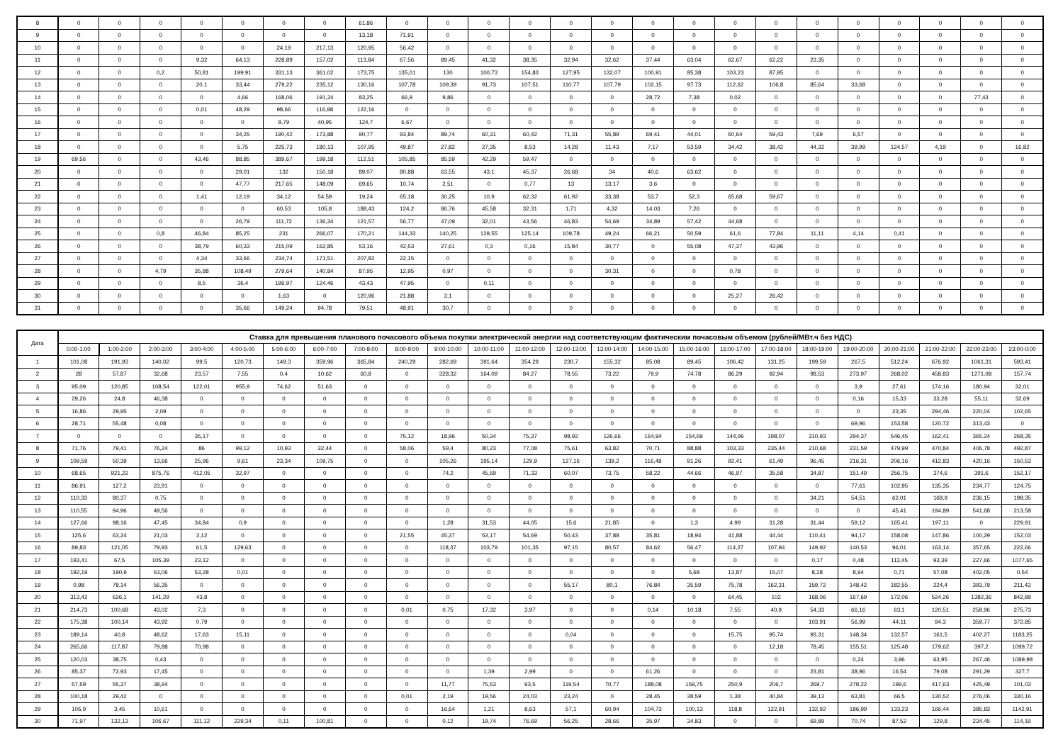| 8 | 0 | 0 | 0 | 0 | 0 | 0 | 0 | 61,86 | 0 | 0 | 0 | 0 | 0 | 0 | 0 | 0 | 0 | 0 | 0 | 0 | 0 | 0 | 0 | 0 |
| 9 | 0 | 0 | 0 | 0 | 0 | 0 | 0 | 13,18 | 71,91 | 0 | 0 | 0 | 0 | 0 | 0 | 0 | 0 | 0 | 0 | 0 | 0 | 0 | 0 | 0 |
| 10 | 0 | 0 | 0 | 0 | 0 | 24,19 | 217,13 | 120,95 | 56,42 | 0 | 0 | 0 | 0 | 0 | 0 | 0 | 0 | 0 | 0 | 0 | 0 | 0 | 0 | 0 |
| 11 | 0 | 0 | 0 | 9,32 | 64,13 | 228,89 | 157,02 | 113,84 | 67,56 | 89,45 | 41,32 | 38,35 | 32,94 | 32,62 | 37,44 | 63,04 | 62,67 | 62,22 | 23,35 | 0 | 0 | 0 | 0 | 0 |
| 12 | 0 | 0 | 0,2 | 50,81 | 199,91 | 331,13 | 361,02 | 173,75 | 135,01 | 130 | 100,73 | 154,83 | 127,95 | 132,07 | 100,91 | 85,38 | 103,23 | 87,95 | 0 | 0 | 0 | 0 | 0 | 0 |
| 13 | 0 | 0 | 0 | 20,1 | 33,44 | 279,22 | 235,12 | 130,16 | 107,78 | 109,39 | 91,73 | 107,51 | 110,77 | 107,79 | 102,15 | 97,73 | 112,62 | 106,8 | 85,64 | 33,68 | 0 | 0 | 0 | 0 |
| 14 | 0 | 0 | 0 | 0 | 4,66 | 168,06 | 191,24 | 83,25 | 66,9 | 9,86 | 0 | 0 | 0 | 0 | 28,72 | 7,38 | 0,02 | 0 | 0 | 0 | 0 | 0 | 77,43 | 0 |
| 15 | 0 | 0 | 0 | 0,01 | 48,29 | 98,66 | 116,98 | 122,16 | 0 | 0 | 0 | 0 | 0 | 0 | 0 | 0 | 0 | 0 | 0 | 0 | 0 | 0 | 0 | 0 |
| 16 | 0 | 0 | 0 | 0 | 0 | 8,79 | 40,95 | 124,7 | 6,67 | 0 | 0 | 0 | 0 | 0 | 0 | 0 | 0 | 0 | 0 | 0 | 0 | 0 | 0 | 0 |
| 17 | 0 | 0 | 0 | 0 | 34,25 | 190,42 | 173,88 | 90,77 | 93,84 | 89,74 | 60,31 | 60,42 | 71,31 | 55,89 | 69,41 | 44,01 | 60,64 | 59,43 | 7,69 | 6,57 | 0 | 0 | 0 | 0 |
| 18 | 0 | 0 | 0 | 0 | 5,75 | 225,73 | 180,13 | 107,95 | 49,87 | 27,82 | 27,35 | 8,53 | 14,28 | 11,43 | 7,17 | 53,59 | 34,42 | 38,42 | 44,32 | 39,99 | 124,57 | 4,19 | 0 | 16,82 |
| 19 | 69,56 | 0 | 0 | 43,46 | 88,85 | 389,67 | 199,18 | 112,51 | 105,85 | 85,59 | 42,29 | 59,47 | 0 | 0 | 0 | 0 | 0 | 0 | 0 | 0 | 0 | 0 | 0 | 0 |
| 20 | 0 | 0 | 0 | 0 | 29,01 | 132 | 150,18 | 89,07 | 80,88 | 63,55 | 43,1 | 45,37 | 26,68 | 34 | 40,6 | 63,62 | 0 | 0 | 0 | 0 | 0 | 0 | 0 | 0 |
| 21 | 0 | 0 | 0 | 0 | 47,77 | 217,65 | 148,09 | 69,65 | 10,74 | 2,51 | 0 | 0,77 | 13 | 13,17 | 3,6 | 0 | 0 | 0 | 0 | 0 | 0 | 0 | 0 | 0 |
| 22 | 0 | 0 | 0 | 1,41 | 12,19 | 34,12 | 54,59 | 19,24 | 65,18 | 30,25 | 10,9 | 62,32 | 61,92 | 33,38 | 53,7 | 52,3 | 65,68 | 59,67 | 0 | 0 | 0 | 0 | 0 | 0 |
| 23 | 0 | 0 | 0 | 0 | 0 | 60,53 | 105,8 | 188,43 | 124,2 | 86,76 | 45,58 | 32,31 | 1,71 | 4,32 | 14,03 | 7,26 | 0 | 0 | 0 | 0 | 0 | 0 | 0 | 0 |
| 24 | 0 | 0 | 0 | 0 | 26,79 | 111,72 | 136,34 | 121,57 | 56,77 | 47,09 | 32,01 | 43,56 | 46,83 | 54,69 | 34,89 | 57,42 | 44,68 | 0 | 0 | 0 | 0 | 0 | 0 | 0 |
| 25 | 0 | 0 | 0,8 | 46,84 | 85,25 | 231 | 266,07 | 170,21 | 144,33 | 140,25 | 129,55 | 125,14 | 109,78 | 49,24 | 66,21 | 50,59 | 61,6 | 77,84 | 11,11 | 4,14 | 0,41 | 0 | 0 | 0 |
| 26 | 0 | 0 | 0 | 38,79 | 60,33 | 215,09 | 162,85 | 53,16 | 42,53 | 27,61 | 0,3 | 0,16 | 15,84 | 30,77 | 0 | 55,08 | 47,37 | 43,96 | 0 | 0 | 0 | 0 | 0 | 0 |
| 27 | 0 | 0 | 0 | 4,34 | 33,66 | 234,74 | 171,51 | 207,82 | 22,15 | 0 | 0 | 0 | 0 | 0 | 0 | 0 | 0 | 0 | 0 | 0 | 0 | 0 | 0 | 0 |
| 28 | 0 | 0 | 4,79 | 35,88 | 108,49 | 279,64 | 140,84 | 87,95 | 12,95 | 0,97 | 0 | 0 | 0 | 30,31 | 0 | 0 | 0,78 | 0 | 0 | 0 | 0 | 0 | 0 | 0 |
| 29 | 0 | 0 | 0 | 8,5 | 36,4 | 196,97 | 124,46 | 43,43 | 47,95 | 0 | 0,11 | 0 | 0 | 0 | 0 | 0 | 0 | 0 | 0 | 0 | 0 | 0 | 0 | 0 |
| 30 | 0 | 0 | 0 | 0 | 0 | 1,63 | 0 | 120,96 | 21,88 | 3,1 | 0 | 0 | 0 | 0 | 0 | 0 | 25,27 | 26,42 | 0 | 0 | 0 | 0 | 0 | 0 |
| 31 | 0 | 0 | 0 | 0 | 35,66 | 149,24 | 94,78 | 79,51 | 48,91 | 30,7 | 0 | 0 | 0 | 0 | 0 | 0 | 0 | 0 | 0 | 0 | 0 | 0 | 0 | 0 |
| Дата | Ставка для превышения планового почасового объема покупки электрической энергии над соответствующим фактическим почасовым объемом (рублей/МВт.ч без НДС) | | | | | | | | | | | | | | | | | | | | | | | |
| --- | --- | --- | --- | --- | --- | --- | --- | --- | --- | --- | --- | --- | --- | --- | --- | --- | --- | --- | --- | --- | --- | --- | --- | --- |
| | 0:00-1:00 | 1:00-2:00 | 2:00-3:00 | 3:00-4:00 | 4:00-5:00 | 5:00-6:00 | 6:00-7:00 | 7:00-8:00 | 8:00-9:00 | 9:00-10:00 | 10:00-11:00 | 11:00-12:00 | 12:00-13:00 | 13:00-14:00 | 14:00-15:00 | 15:00-16:00 | 16:00-17:00 | 17:00-18:00 | 18:00-19:00 | 19:00-20:00 | 20:00-21:00 | 21:00-22:00 | 22:00-23:00 | 23:00-0:00 |
| 1 | 101,08 | 191,93 | 140,02 | 99,5 | 120,73 | 149,3 | 359,96 | 365,84 | 240,29 | 282,69 | 391,64 | 354,29 | 230,7 | 155,32 | 85,08 | 89,45 | 106,42 | 131,25 | 199,59 | 267,5 | 512,24 | 676,92 | 1061,31 | 593,41 |
| 2 | 28 | 57,87 | 32,68 | 23,57 | 7,55 | 0,4 | 10,62 | 60,8 | 0 | 328,32 | 164,09 | 84,27 | 78,55 | 73,22 | 79,9 | 74,78 | 86,29 | 92,94 | 98,53 | 273,97 | 268,02 | 458,83 | 1271,08 | 157,74 |
| 3 | 95,09 | 120,85 | 108,54 | 122,01 | 955,9 | 74,62 | 51,63 | 0 | 0 | 0 | 0 | 0 | 0 | 0 | 0 | 0 | 0 | 0 | 0 | 3,9 | 27,61 | 174,16 | 180,94 | 32,01 |
| 4 | 29,26 | 24,8 | 46,38 | 0 | 0 | 0 | 0 | 0 | 0 | 0 | 0 | 0 | 0 | 0 | 0 | 0 | 0 | 0 | 0 | 0,16 | 15,33 | 33,28 | 55,11 | 32,69 |
| 5 | 16,86 | 29,95 | 2,09 | 0 | 0 | 0 | 0 | 0 | 0 | 0 | 0 | 0 | 0 | 0 | 0 | 0 | 0 | 0 | 0 | 0 | 23,35 | 294,46 | 220,04 | 102,65 |
| 6 | 28,71 | 55,48 | 0,08 | 0 | 0 | 0 | 0 | 0 | 0 | 0 | 0 | 0 | 0 | 0 | 0 | 0 | 0 | 0 | 0 | 69,96 | 153,58 | 120,72 | 313,43 | 0 |
| 7 | 0 | 0 | 0 | 35,17 | 0 | 0 | 0 | 0 | 75,12 | 18,96 | 50,34 | 75,37 | 98,92 | 126,66 | 164,94 | 154,69 | 144,96 | 198,07 | 310,93 | 294,37 | 546,45 | 162,41 | 365,24 | 268,35 |
| 8 | 71,76 | 79,41 | 76,24 | 86 | 99,12 | 10,93 | 32,44 | 0 | 58,06 | 59,4 | 80,23 | 77,08 | 75,61 | 63,82 | 70,71 | 88,88 | 103,33 | 235,44 | 210,68 | 231,59 | 479,99 | 470,84 | 406,78 | 492,87 |
| 9 | 109,59 | 50,39 | 13,66 | 25,96 | 9,61 | 23,34 | 109,75 | 0 | 0 | 105,26 | 195,14 | 129,9 | 127,16 | 139,2 | 116,48 | 91,26 | 92,41 | 61,49 | 96,45 | 216,31 | 206,16 | 412,83 | 420,16 | 150,53 |
| 10 | 68,65 | 921,22 | 875,76 | 412,05 | 32,97 | 0 | 0 | 0 | 0 | 74,2 | 45,69 | 71,33 | 60,07 | 73,75 | 58,22 | 44,66 | 46,97 | 35,58 | 34,87 | 151,49 | 256,75 | 374,6 | 391,6 | 152,17 |
| 11 | 86,91 | 127,2 | 23,91 | 0 | 0 | 0 | 0 | 0 | 0 | 0 | 0 | 0 | 0 | 0 | 0 | 0 | 0 | 0 | 0 | 77,61 | 102,95 | 135,35 | 234,77 | 124,75 |
| 12 | 110,33 | 80,37 | 0,75 | 0 | 0 | 0 | 0 | 0 | 0 | 0 | 0 | 0 | 0 | 0 | 0 | 0 | 0 | 0 | 34,21 | 54,51 | 62,01 | 168,9 | 236,15 | 198,35 |
| 13 | 110,55 | 94,96 | 49,56 | 0 | 0 | 0 | 0 | 0 | 0 | 0 | 0 | 0 | 0 | 0 | 0 | 0 | 0 | 0 | 0 | 0 | 45,41 | 194,89 | 541,68 | 213,58 |
| 14 | 127,66 | 98,16 | 47,45 | 34,84 | 0,9 | 0 | 0 | 0 | 0 | 1,28 | 31,53 | 44,05 | 15,6 | 21,85 | 0 | 1,3 | 4,99 | 31,28 | 31,44 | 59,12 | 165,41 | 197,11 | 0 | 229,91 |
| 15 | 125,6 | 63,24 | 21,03 | 3,12 | 0 | 0 | 0 | 0 | 21,55 | 45,37 | 53,17 | 54,69 | 50,43 | 37,88 | 35,81 | 18,94 | 41,88 | 44,44 | 110,41 | 94,17 | 158,08 | 147,86 | 100,29 | 152,03 |
| 16 | 89,83 | 121,05 | 79,93 | 61,5 | 129,63 | 0 | 0 | 0 | 0 | 118,37 | 103,79 | 101,35 | 97,15 | 80,57 | 84,62 | 56,47 | 114,27 | 107,94 | 149,92 | 140,53 | 96,01 | 163,14 | 357,65 | 222,66 |
| 17 | 193,41 | 67,5 | 105,39 | 23,12 | 0 | 0 | 0 | 0 | 0 | 0 | 0 | 0 | 0 | 0 | 0 | 0 | 0 | 0 | 0,17 | 0,48 | 113,45 | 93,39 | 227,66 | 1077,65 |
| 18 | 192,19 | 190,9 | 63,06 | 53,28 | 0,01 | 0 | 0 | 0 | 0 | 0 | 0 | 0 | 0 | 0 | 0 | 5,68 | 13,87 | 15,07 | 8,28 | 8,94 | 0,71 | 57,08 | 402,05 | 0,54 |
| 19 | 0,98 | 78,14 | 56,35 | 0 | 0 | 0 | 0 | 0 | 0 | 0 | 0 | 0 | 55,17 | 80,1 | 76,84 | 35,59 | 75,78 | 162,31 | 159,72 | 148,42 | 182,55 | 224,4 | 393,79 | 211,43 |
| 20 | 313,42 | 626,1 | 141,29 | 43,8 | 0 | 0 | 0 | 0 | 0 | 0 | 0 | 0 | 0 | 0 | 0 | 0 | 64,45 | 102 | 168,06 | 167,69 | 172,06 | 524,26 | 1382,36 | 842,89 |
| 21 | 214,73 | 100,68 | 43,02 | 7,3 | 0 | 0 | 0 | 0 | 0,01 | 0,75 | 17,32 | 3,97 | 0 | 0 | 0,14 | 10,18 | 7,55 | 40,9 | 54,33 | 66,16 | 63,1 | 120,51 | 258,96 | 275,73 |
| 22 | 175,38 | 100,14 | 43,92 | 0,79 | 0 | 0 | 0 | 0 | 0 | 0 | 0 | 0 | 0 | 0 | 0 | 0 | 0 | 0 | 103,91 | 56,99 | 44,11 | 94,3 | 359,77 | 372,85 |
| 23 | 189,14 | 40,8 | 48,62 | 17,63 | 15,11 | 0 | 0 | 0 | 0 | 0 | 0 | 0 | 0,04 | 0 | 0 | 0 | 15,75 | 95,74 | 93,31 | 148,34 | 132,57 | 161,5 | 402,27 | 1183,25 |
| 24 | 265,66 | 117,87 | 79,88 | 70,98 | 0 | 0 | 0 | 0 | 0 | 0 | 0 | 0 | 0 | 0 | 0 | 0 | 0 | 12,18 | 78,45 | 155,51 | 125,48 | 179,62 | 397,2 | 1099,72 |
| 25 | 120,03 | 38,75 | 0,43 | 0 | 0 | 0 | 0 | 0 | 0 | 0 | 0 | 0 | 0 | 0 | 0 | 0 | 0 | 0 | 0 | 0,24 | 3,96 | 63,95 | 267,46 | 1089,98 |
| 26 | 85,37 | 72,93 | 17,45 | 0 | 0 | 0 | 0 | 0 | 0 | 0 | 1,39 | 2,99 | 0 | 0 | 61,26 | 0 | 0 | 0 | 23,81 | 38,96 | 16,54 | 79,08 | 291,29 | 327,7 |
| 27 | 57,59 | 55,37 | 38,94 | 0 | 0 | 0 | 0 | 0 | 0 | 11,77 | 75,53 | 93,5 | 119,54 | 70,77 | 188,08 | 159,75 | 250,9 | 206,7 | 269,7 | 278,22 | 199,6 | 417,63 | 425,49 | 101,03 |
| 28 | 100,18 | 29,42 | 0 | 0 | 0 | 0 | 0 | 0 | 0,01 | 2,19 | 19,56 | 24,03 | 23,24 | 0 | 28,45 | 38,59 | 1,38 | 40,84 | 39,13 | 63,81 | 66,5 | 130,52 | 276,06 | 330,16 |
| 29 | 105,9 | 3,45 | 10,61 | 0 | 0 | 0 | 0 | 0 | 0 | 16,64 | 1,21 | 8,63 | 57,1 | 60,94 | 104,73 | 100,13 | 118,8 | 122,91 | 132,92 | 186,99 | 133,23 | 166,44 | 385,83 | 1142,91 |
| 30 | 71,97 | 132,13 | 106,67 | 111,12 | 229,34 | 0,11 | 100,81 | 0 | 0 | 0,12 | 19,74 | 76,69 | 56,25 | 28,66 | 35,97 | 34,83 | 0 | 0 | 69,89 | 70,74 | 87,52 | 129,8 | 234,45 | 114,19 |